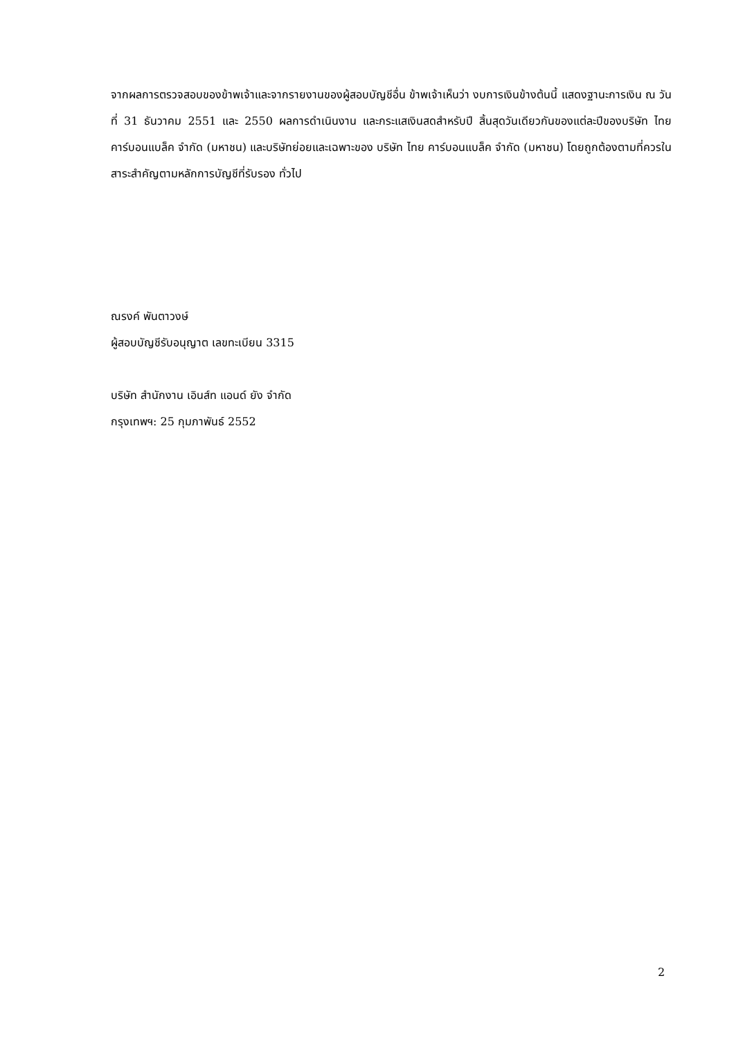จากผลการตรวจสอบของข้าพเจ้าและจากรายงานของผู้สอบบัญชีอื่น ข้าพเจ้าเห็นว่า งบการเงินข้างต้นนี้ แสดงฐานะการเงิน ณ วันที่ 31 ธันวาคม 2551 และ 2550 ผลการดำเนินงาน และกระแสเงินสดสำหรับปี สิ้นสุดวันเดียวกันของแต่ละปีของบริษัท ไทย คาร์บอนแบล็ค จำกัด (มหาชน) และบริษัทย่อยและเฉพาะของ บริษัท ไทย คาร์บอนแบล็ค จำกัด (มหาชน) โดยถูกต้องตามที่ควรในสาระสำคัญตามหลักการบัญชีที่รับรอง ทั่วไป
ณรงค์ พันตาวงษ์
ผู้สอบบัญชีรับอนุญาต เลขทะเบียน 3315
บริษัท สำนักงาน เอินส์ท แอนด์ ยัง จำกัด
กรุงเทพฯ: 25 กุมภาพันธ์ 2552
2